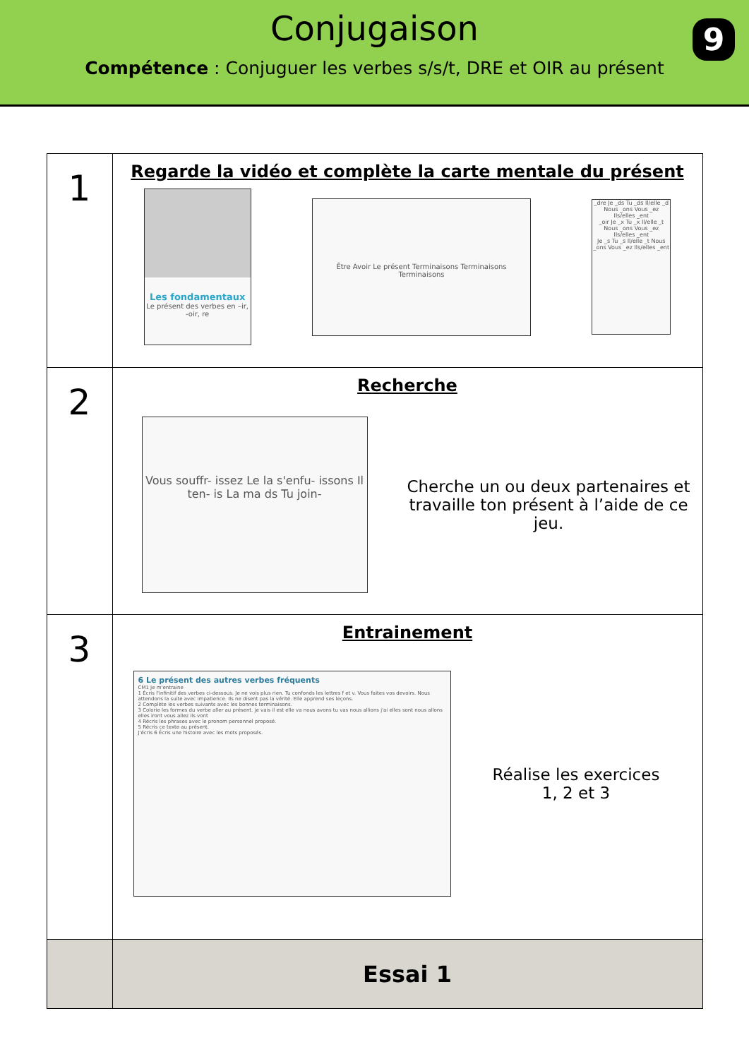Conjugaison
9
Compétence : Conjuguer les verbes s/s/t, DRE et OIR au présent
| 1 | Regarde la vidéo et complète la carte mentale du présent Les fondamentaux Le présent des verbes en –ir, -oir, re Être Avoir Le présent Terminaisons Terminaisons Terminaisons _dre Je _ds Tu _ds Il/elle _d Nous _ons Vous _ez Ils/elles _ent _oir Je _x Tu _x Il/elle _t Nous _ons Vous _ez Ils/elles _ent Je _s Tu _s Il/elle _t Nous _ons Vous _ez Ils/elles _ent |
| 2 | Recherche Vous souffr- issez Le la s'enfu- issons Il ten- is La ma ds Tu join- Cherche un ou deux partenaires et travaille ton présent à l’aide de ce jeu. |
| 3 | Entrainement 6 Le présent des autres verbes fréquents CM1 Je m'entraine 1 Écris l'infinitif des verbes ci-dessous. Je ne vois plus rien. Tu confonds les lettres f et v. Vous faites vos devoirs. Nous attendons la suite avec impatience. Ils ne disent pas la vérité. Elle apprend ses leçons. 2 Complète les verbes suivants avec les bonnes terminaisons. 3 Colorie les formes du verbe aller au présent. je vais il est elle va nous avons tu vas nous allions j'ai elles sont nous allons elles iront vous allez ils vont 4 Récris les phrases avec le pronom personnel proposé. 5 Récris ce texte au présent. J'écris 6 Écris une histoire avec les mots proposés. Réalise les exercices 1, 2 et 3 |
| | Essai 1 |